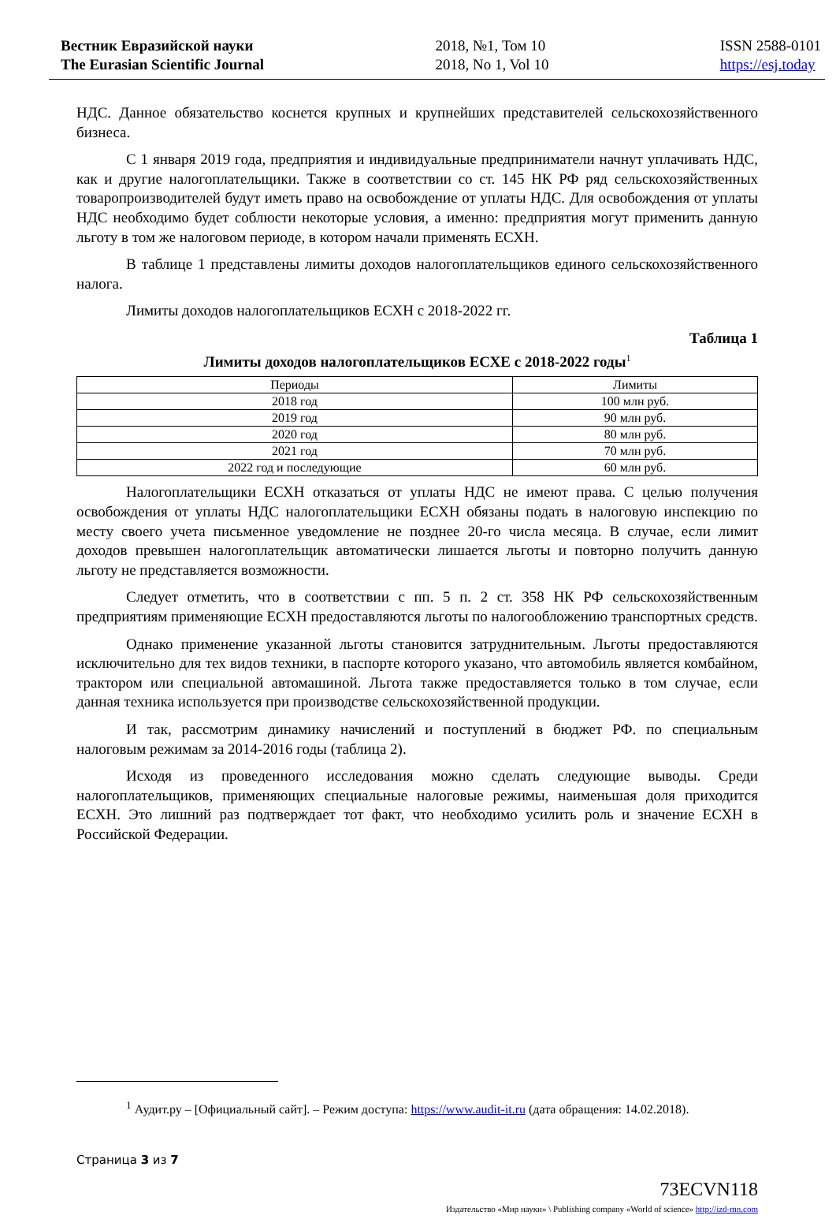Вестник Евразийской науки
The Eurasian Scientific Journal
2018, №1, Том 10
2018, No 1, Vol 10
ISSN 2588-0101
https://esj.today
НДС. Данное обязательство коснется крупных и крупнейших представителей сельскохозяйственного бизнеса.
С 1 января 2019 года, предприятия и индивидуальные предприниматели начнут уплачивать НДС, как и другие налогоплательщики. Также в соответствии со ст. 145 НК РФ ряд сельскохозяйственных товаропроизводителей будут иметь право на освобождение от уплаты НДС. Для освобождения от уплаты НДС необходимо будет соблюсти некоторые условия, а именно: предприятия могут применить данную льготу в том же налоговом периоде, в котором начали применять ЕСХН.
В таблице 1 представлены лимиты доходов налогоплательщиков единого сельскохозяйственного налога.
Лимиты доходов налогоплательщиков ЕСХН с 2018-2022 гг.
Таблица 1
Лимиты доходов налогоплательщиков ЕСХЕ с 2018-2022 годы<sup>1</sup>
| Периоды | Лимиты |
| --- | --- |
| 2018 год | 100 млн руб. |
| 2019 год | 90 млн руб. |
| 2020 год | 80 млн руб. |
| 2021 год | 70 млн руб. |
| 2022 год и последующие | 60 млн руб. |
Налогоплательщики ЕСХН отказаться от уплаты НДС не имеют права. С целью получения освобождения от уплаты НДС налогоплательщики ЕСХН обязаны подать в налоговую инспекцию по месту своего учета письменное уведомление не позднее 20-го числа месяца. В случае, если лимит доходов превышен налогоплательщик автоматически лишается льготы и повторно получить данную льготу не представляется возможности.
Следует отметить, что в соответствии с пп. 5 п. 2 ст. 358 НК РФ сельскохозяйственным предприятиям применяющие ЕСХН предоставляются льготы по налогообложению транспортных средств.
Однако применение указанной льготы становится затруднительным. Льготы предоставляются исключительно для тех видов техники, в паспорте которого указано, что автомобиль является комбайном, трактором или специальной автомашиной. Льгота также предоставляется только в том случае, если данная техника используется при производстве сельскохозяйственной продукции.
И так, рассмотрим динамику начислений и поступлений в бюджет РФ. по специальным налоговым режимам за 2014-2016 годы (таблица 2).
Исходя из проведенного исследования можно сделать следующие выводы. Среди налогоплательщиков, применяющих специальные налоговые режимы, наименьшая доля приходится ЕСХН. Это лишний раз подтверждает тот факт, что необходимо усилить роль и значение ЕСХН в Российской Федерации.
<sup>1</sup> Аудит.ру – [Официальный сайт]. – Режим доступа: https://www.audit-it.ru (дата обращения: 14.02.2018).
Страница 3 из 7
73ECVN118
Издательство «Мир науки» \ Publishing company «World of science» http://izd-mn.com